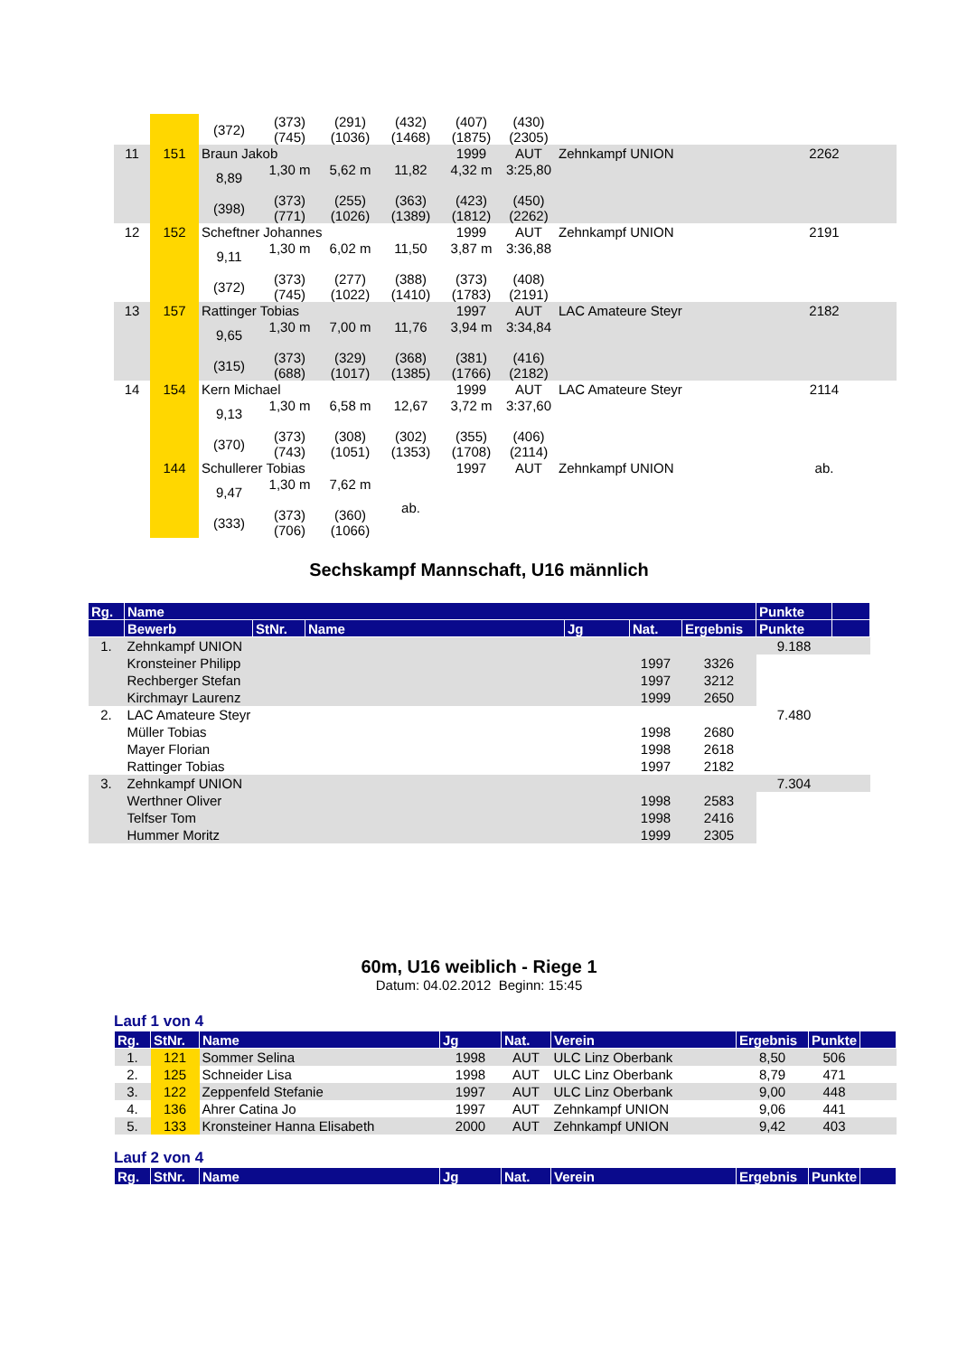| | | (372) | (373) (745) | (291) (1036) | (432) (1468) | (407) (1875) | (430) (2305) | | | |
| 11 | 151 | Braun Jakob | | | | 1999 | AUT | Zehnkampf UNION | 2262 | |
| | | 8,89 (398) | 1,30 m (373) (771) | 5,62 m (255) (1026) | 11,82 (363) (1389) | 4,32 m (423) (1812) | 3:25,80 (450) (2262) | | | |
| 12 | 152 | Scheftner Johannes | | | | 1999 | AUT | Zehnkampf UNION | 2191 | |
| | | 9,11 (372) | 1,30 m (373) (745) | 6,02 m (277) (1022) | 11,50 (388) (1410) | 3,87 m (373) (1783) | 3:36,88 (408) (2191) | | | |
| 13 | 157 | Rattinger Tobias | | | | 1997 | AUT | LAC Amateure Steyr | 2182 | |
| | | 9,65 (315) | 1,30 m (373) (688) | 7,00 m (329) (1017) | 11,76 (368) (1385) | 3,94 m (381) (1766) | 3:34,84 (416) (2182) | | | |
| 14 | 154 | Kern Michael | | | | 1999 | AUT | LAC Amateure Steyr | 2114 | |
| | | 9,13 (370) | 1,30 m (373) (743) | 6,58 m (308) (1051) | 12,67 (302) (1353) | 3,72 m (355) (1708) | 3:37,60 (406) (2114) | | | |
| | 144 | Schullerer Tobias | | | | 1997 | AUT | Zehnkampf UNION | ab. | |
| | | 9,47 (333) | 1,30 m (373) (706) | 7,62 m (360) (1066) | ab. | | | | | |
Sechskampf Mannschaft, U16 männlich
| Rg. | Name | | | | | | Punkte | |
| --- | --- | --- | --- | --- | --- | --- | --- | --- |
| | Bewerb | StNr. | Name | Jg | Nat. | Ergebnis | Punkte | |
| 1. | Zehnkampf UNION | | | | | | 9.188 | |
| | Kronsteiner Philipp | | | | 1997 | 3326 | | |
| | Rechberger Stefan | | | | 1997 | 3212 | | |
| | Kirchmayr Laurenz | | | | 1999 | 2650 | | |
| 2. | LAC Amateure Steyr | | | | | | 7.480 | |
| | Müller Tobias | | | | 1998 | 2680 | | |
| | Mayer Florian | | | | 1998 | 2618 | | |
| | Rattinger Tobias | | | | 1997 | 2182 | | |
| 3. | Zehnkampf UNION | | | | | | 7.304 | |
| | Werthner Oliver | | | | 1998 | 2583 | | |
| | Telfser Tom | | | | 1998 | 2416 | | |
| | Hummer Moritz | | | | 1999 | 2305 | | |
60m, U16 weiblich - Riege 1
Datum: 04.02.2012 Beginn: 15:45
Lauf 1 von 4
| Rg. | StNr. | Name | Jg | Nat. | Verein | Ergebnis | Punkte | |
| --- | --- | --- | --- | --- | --- | --- | --- | --- |
| 1. | 121 | Sommer Selina | 1998 | AUT | ULC Linz Oberbank | 8,50 | 506 | |
| 2. | 125 | Schneider Lisa | 1998 | AUT | ULC Linz Oberbank | 8,79 | 471 | |
| 3. | 122 | Zeppenfeld Stefanie | 1997 | AUT | ULC Linz Oberbank | 9,00 | 448 | |
| 4. | 136 | Ahrer Catina Jo | 1997 | AUT | Zehnkampf UNION | 9,06 | 441 | |
| 5. | 133 | Kronsteiner Hanna Elisabeth | 2000 | AUT | Zehnkampf UNION | 9,42 | 403 | |
Lauf 2 von 4
| Rg. | StNr. | Name | Jg | Nat. | Verein | Ergebnis | Punkte | |
| --- | --- | --- | --- | --- | --- | --- | --- | --- |